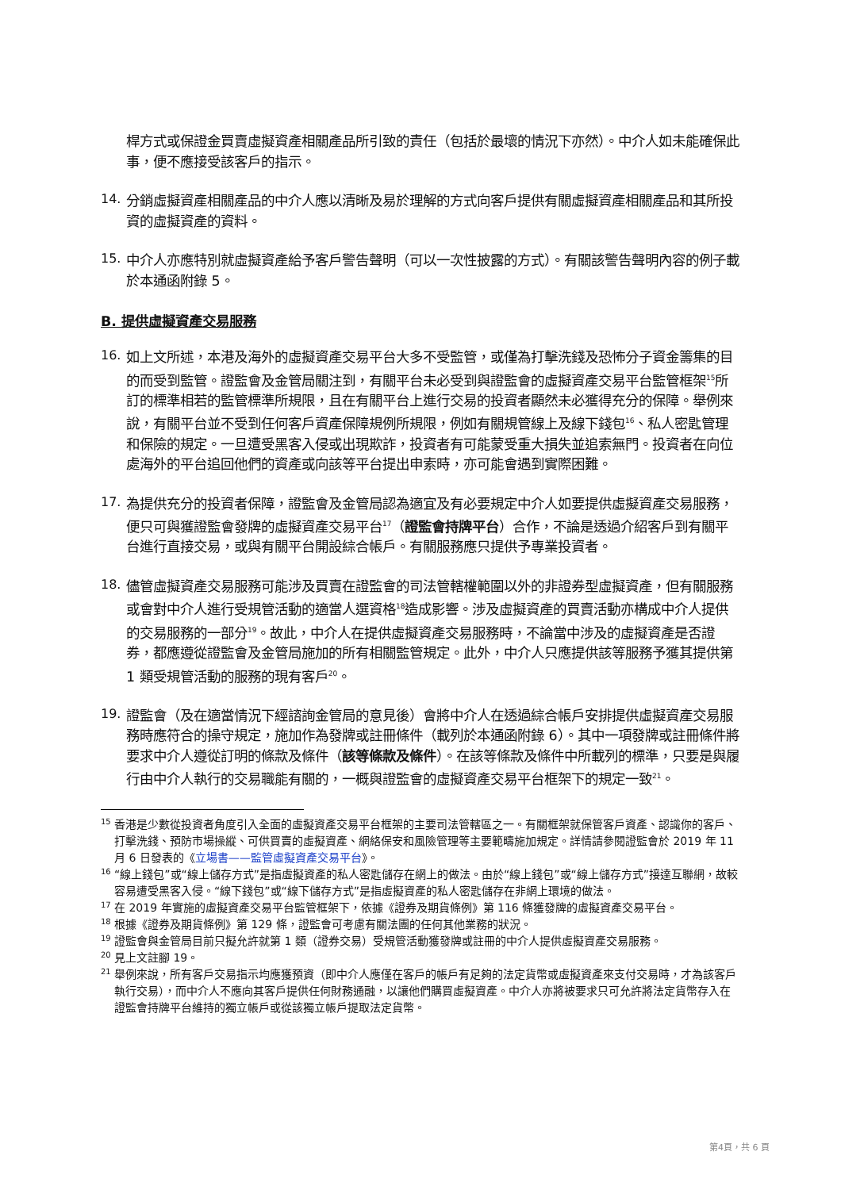桿方式或保證金買賣虛擬資產相關產品所引致的責任（包括於最壞的情況下亦然）。中介人如未能確保此事，便不應接受該客戶的指示。
14.
分銷虛擬資產相關產品的中介人應以清晰及易於理解的方式向客戶提供有關虛擬資產相關產品和其所投資的虛擬資產的資料。
15.
中介人亦應特別就虛擬資產給予客戶警告聲明（可以一次性披露的方式）。有關該警告聲明內容的例子載於本通函附錄 5。
B. 提供虛擬資產交易服務
16.
如上文所述，本港及海外的虛擬資產交易平台大多不受監管，或僅為打擊洗錢及恐怖分子資金籌集的目的而受到監管。證監會及金管局關注到，有關平台未必受到與證監會的虛擬資產交易平台監管框架<sup>15</sup>所訂的標準相若的監管標準所規限，且在有關平台上進行交易的投資者顯然未必獲得充分的保障。舉例來說，有關平台並不受到任何客戶資產保障規例所規限，例如有關規管線上及線下錢包<sup>16</sup>、私人密匙管理和保險的規定。一旦遭受黑客入侵或出現欺詐，投資者有可能蒙受重大損失並追索無門。投資者在向位處海外的平台追回他們的資產或向該等平台提出申索時，亦可能會遇到實際困難。
17.
為提供充分的投資者保障，證監會及金管局認為適宜及有必要規定中介人如要提供虛擬資產交易服務，便只可與獲證監會發牌的虛擬資產交易平台<sup>17</sup>（證監會持牌平台）合作，不論是透過介紹客戶到有關平台進行直接交易，或與有關平台開設綜合帳戶。有關服務應只提供予專業投資者。
18.
儘管虛擬資產交易服務可能涉及買賣在證監會的司法管轄權範圍以外的非證券型虛擬資產，但有關服務或會對中介人進行受規管活動的適當人選資格<sup>18</sup>造成影響。涉及虛擬資產的買賣活動亦構成中介人提供的交易服務的一部分<sup>19</sup>。故此，中介人在提供虛擬資產交易服務時，不論當中涉及的虛擬資產是否證券，都應遵從證監會及金管局施加的所有相關監管規定。此外，中介人只應提供該等服務予獲其提供第 1 類受規管活動的服務的現有客戶<sup>20</sup>。
19.
證監會（及在適當情況下經諮詢金管局的意見後）會將中介人在透過綜合帳戶安排提供虛擬資產交易服務時應符合的操守規定，施加作為發牌或註冊條件（載列於本通函附錄 6）。其中一項發牌或註冊條件將要求中介人遵從訂明的條款及條件（該等條款及條件）。在該等條款及條件中所載列的標準，只要是與履行由中介人執行的交易職能有關的，一概與證監會的虛擬資產交易平台框架下的規定一致<sup>21</sup>。
15 香港是少數從投資者角度引入全面的虛擬資產交易平台框架的主要司法管轄區之一。有關框架就保管客戶資產、認識你的客戶、打擊洗錢、預防市場操縱、可供買賣的虛擬資產、網絡保安和風險管理等主要範疇施加規定。詳情請參閱證監會於 2019 年 11 月 6 日發表的《立場書——監管虛擬資產交易平台》。
16 “線上錢包”或“線上儲存方式”是指虛擬資產的私人密匙儲存在網上的做法。由於“線上錢包”或“線上儲存方式”接達互聯網，故較容易遭受黑客入侵。“線下錢包”或“線下儲存方式”是指虛擬資產的私人密匙儲存在非網上環境的做法。
17 在 2019 年實施的虛擬資產交易平台監管框架下，依據《證券及期貨條例》第 116 條獲發牌的虛擬資產交易平台。
18 根據《證券及期貨條例》第 129 條，證監會可考慮有關法團的任何其他業務的狀況。
19 證監會與金管局目前只擬允許就第 1 類（證券交易）受規管活動獲發牌或註冊的中介人提供虛擬資產交易服務。
20 見上文註腳 19。
21 舉例來說，所有客戶交易指示均應獲預資（即中介人應僅在客戶的帳戶有足夠的法定貨幣或虛擬資產來支付交易時，才為該客戶執行交易），而中介人不應向其客戶提供任何財務通融，以讓他們購買虛擬資產。中介人亦將被要求只可允許將法定貨幣存入在證監會持牌平台維持的獨立帳戶或從該獨立帳戶提取法定貨幣。
第4頁，共 6 頁